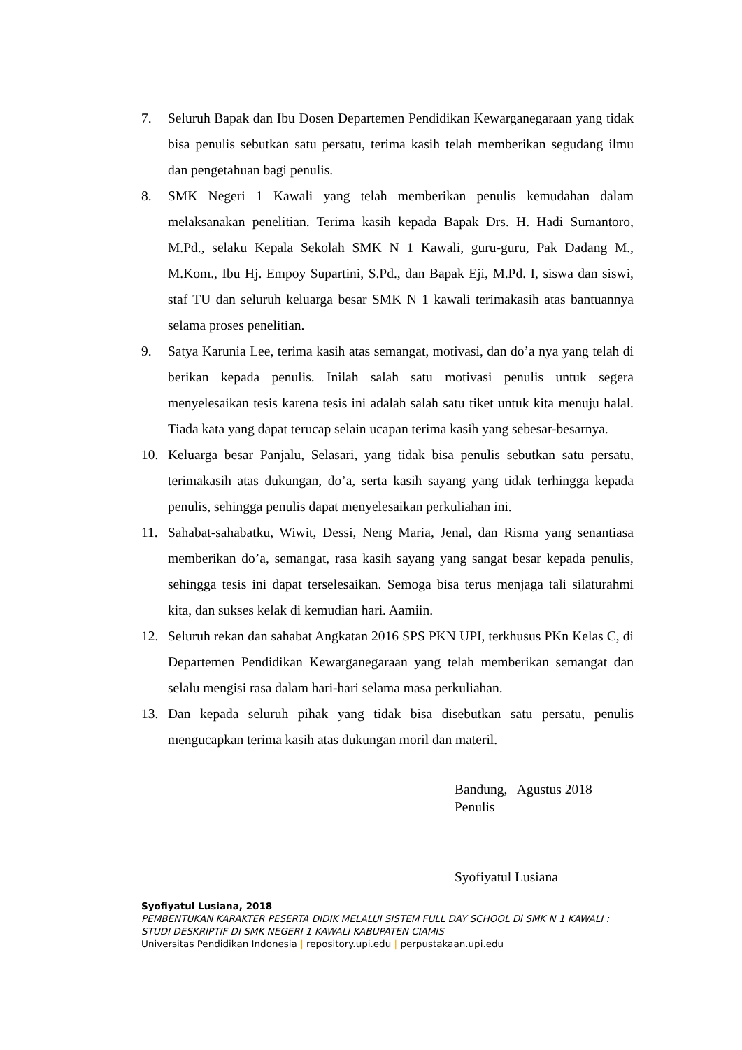7. Seluruh Bapak dan Ibu Dosen Departemen Pendidikan Kewarganegaraan yang tidak bisa penulis sebutkan satu persatu, terima kasih telah memberikan segudang ilmu dan pengetahuan bagi penulis.
8. SMK Negeri 1 Kawali yang telah memberikan penulis kemudahan dalam melaksanakan penelitian. Terima kasih kepada Bapak Drs. H. Hadi Sumantoro, M.Pd., selaku Kepala Sekolah SMK N 1 Kawali, guru-guru, Pak Dadang M., M.Kom., Ibu Hj. Empoy Supartini, S.Pd., dan Bapak Eji, M.Pd. I, siswa dan siswi, staf TU dan seluruh keluarga besar SMK N 1 kawali terimakasih atas bantuannya selama proses penelitian.
9. Satya Karunia Lee, terima kasih atas semangat, motivasi, dan do’a nya yang telah di berikan kepada penulis. Inilah salah satu motivasi penulis untuk segera menyelesaikan tesis karena tesis ini adalah salah satu tiket untuk kita menuju halal. Tiada kata yang dapat terucap selain ucapan terima kasih yang sebesar-besarnya.
10. Keluarga besar Panjalu, Selasari, yang tidak bisa penulis sebutkan satu persatu, terimakasih atas dukungan, do’a, serta kasih sayang yang tidak terhingga kepada penulis, sehingga penulis dapat menyelesaikan perkuliahan ini.
11. Sahabat-sahabatku, Wiwit, Dessi, Neng Maria, Jenal, dan Risma yang senantiasa memberikan do’a, semangat, rasa kasih sayang yang sangat besar kepada penulis, sehingga tesis ini dapat terselesaikan. Semoga bisa terus menjaga tali silaturahmi kita, dan sukses kelak di kemudian hari. Aamiin.
12. Seluruh rekan dan sahabat Angkatan 2016 SPS PKN UPI, terkhusus PKn Kelas C, di Departemen Pendidikan Kewarganegaraan yang telah memberikan semangat dan selalu mengisi rasa dalam hari-hari selama masa perkuliahan.
13. Dan kepada seluruh pihak yang tidak bisa disebutkan satu persatu, penulis mengucapkan terima kasih atas dukungan moril dan materil.
Bandung, Agustus 2018
Penulis
Syofiyatul Lusiana
Syofiyatul Lusiana, 2018
PEMBENTUKAN KARAKTER PESERTA DIDIK MELALUI SISTEM FULL DAY SCHOOL Di SMK N 1 KAWALI : STUDI DESKRIPTIF DI SMK NEGERI 1 KAWALI KABUPATEN CIAMIS
Universitas Pendidikan Indonesia | repository.upi.edu | perpustakaan.upi.edu